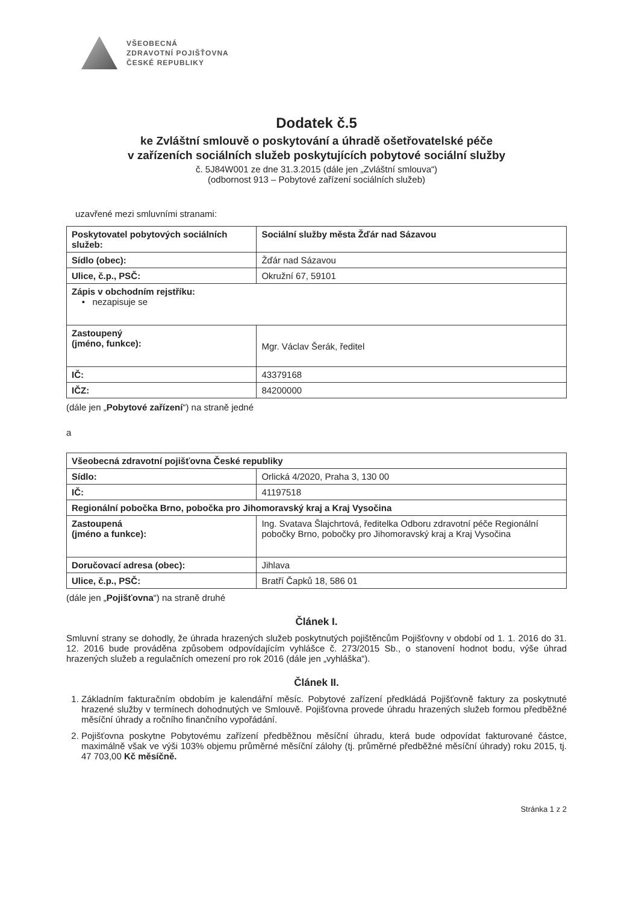VŠEOBECNÁ
ZDRAVOTNÍ POJIŠŤOVNA
ČESKÉ REPUBLIKY
Dodatek č.5
ke Zvláštní smlouvě o poskytování a úhradě ošetřovatelské péče
v zařízeních sociálních služeb poskytujících pobytové sociální služby
č. 5J84W001 ze dne 31.3.2015 (dále jen „Zvláštní smlouva“)
(odbornost 913 – Pobytové zařízení sociálních služeb)
uzavřené mezi smluvními stranami:
| Poskytovatel pobytových sociálních služeb: | Sociální služby města Žďár nad Sázavou |
| Sídlo (obec): | Žďár nad Sázavou |
| Ulice, č.p., PSČ: | Okružní 67, 59101 |
| Zápis v obchodním rejstříku: • nezapisuje se | |
| Zastoupený (jméno, funkce): | Mgr. Václav Šerák, ředitel |
| IČ: | 43379168 |
| IČZ: | 84200000 |
(dále jen „Pobytové zařízení“) na straně jedné
a
| Všeobecná zdravotní pojišťovna České republiky | |
| Sídlo: | Orlická 4/2020, Praha 3, 130 00 |
| IČ: | 41197518 |
| Regionální pobočka Brno, pobočka pro Jihomoravský kraj a Kraj Vysočina | |
| Zastoupená (jméno a funkce): | Ing. Svatava Šlajchrtová, ředitelka Odboru zdravotní péče Regionální pobočky Brno, pobočky pro Jihomoravský kraj a Kraj Vysočina |
| Doručovací adresa (obec): | Jihlava |
| Ulice, č.p., PSČ: | Bratří Čapků 18, 586 01 |
(dále jen „Pojišťovna“) na straně druhé
Článek I.
Smluvní strany se dohodly, že úhrada hrazených služeb poskytnutých pojištěncům Pojišťovny v období od 1. 1. 2016 do 31. 12. 2016 bude prováděna způsobem odpovídajícím vyhlášce č. 273/2015 Sb., o stanovení hodnot bodu, výše úhrad hrazených služeb a regulačních omezení pro rok 2016 (dále jen „vyhláška“).
Článek II.
1. Základním fakturačním obdobím je kalendářní měsíc. Pobytové zařízení předkládá Pojišťovně faktury za poskytnuté hrazené služby v termínech dohodnutých ve Smlouvě. Pojišťovna provede úhradu hrazených služeb formou předběžné měsíční úhrady a ročního finančního vypořádání.
2. Pojišťovna poskytne Pobytovému zařízení předběžnou měsíční úhradu, která bude odpovídat fakturované částce, maximálně však ve výši 103% objemu průměrné měsíční zálohy (tj. průměrné předběžné měsíční úhrady) roku 2015, tj. 47 703,00 Kč měsíčně.
Stránka 1 z 2